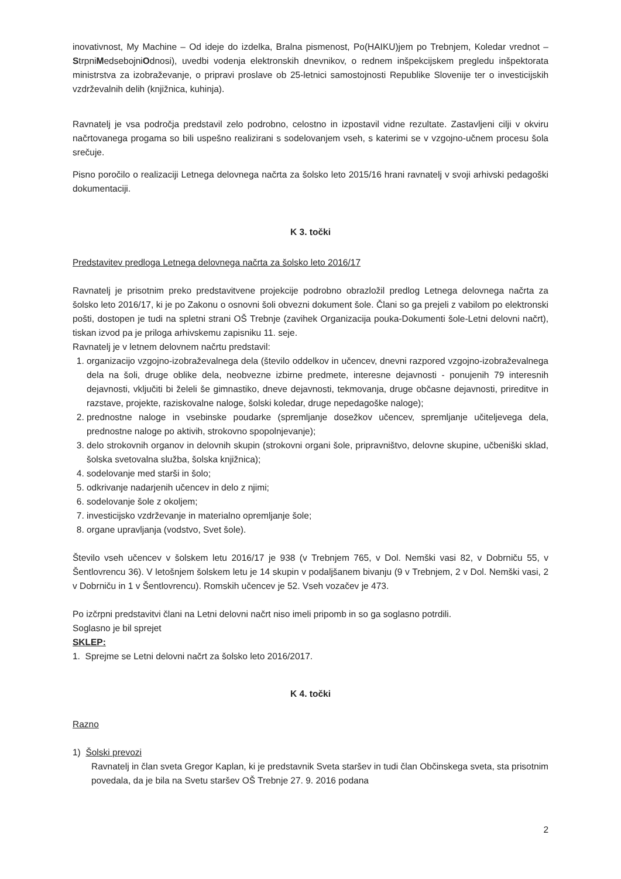inovativnost, My Machine – Od ideje do izdelka, Bralna pismenost, Po(HAIKU)jem po Trebnjem, Koledar vrednot – StrpniMedsebojniOdnosi), uvedbi vodenja elektronskih dnevnikov, o rednem inšpekcijskem pregledu inšpektorata ministrstva za izobraževanje, o pripravi proslave ob 25-letnici samostojnosti Republike Slovenije ter o investicijskih vzdrževalnih delih (knjižnica, kuhinja).
Ravnatelj je vsa področja predstavil zelo podrobno, celostno in izpostavil vidne rezultate. Zastavljeni cilji v okviru načrtovanega progama so bili uspešno realizirani s sodelovanjem vseh, s katerimi se v vzgojno-učnem procesu šola srečuje.
Pisno poročilo o realizaciji Letnega delovnega načrta za šolsko leto 2015/16 hrani ravnatelj v svoji arhivski pedagoški dokumentaciji.
K 3. točki
Predstavitev predloga Letnega delovnega načrta za šolsko leto 2016/17
Ravnatelj je prisotnim preko predstavitvene projekcije podrobno obrazložil predlog Letnega delovnega načrta za šolsko leto 2016/17, ki je po Zakonu o osnovni šoli obvezni dokument šole. Člani so ga prejeli z vabilom po elektronski pošti, dostopen je tudi na spletni strani OŠ Trebnje (zavihek Organizacija pouka-Dokumenti šole-Letni delovni načrt), tiskan izvod pa je priloga arhivskemu zapisniku 11. seje.
Ravnatelj je v letnem delovnem načrtu predstavil:
1. organizacijo vzgojno-izobraževalnega dela (število oddelkov in učencev, dnevni razpored vzgojno-izobraževalnega dela na šoli, druge oblike dela, neobvezne izbirne predmete, interesne dejavnosti - ponujenih 79 interesnih dejavnosti, vključiti bi želeli še gimnastiko, dneve dejavnosti, tekmovanja, druge občasne dejavnosti, prireditve in razstave, projekte, raziskovalne naloge, šolski koledar, druge nepedagoške naloge);
2. prednostne naloge in vsebinske poudarke (spremljanje dosežkov učencev, spremljanje učiteljevega dela, prednostne naloge po aktivih, strokovno spopolnjevanje);
3. delo strokovnih organov in delovnih skupin (strokovni organi šole, pripravništvo, delovne skupine, učbeniški sklad, šolska svetovalna služba, šolska knjižnica);
4. sodelovanje med starši in šolo;
5. odkrivanje nadarjenih učencev in delo z njimi;
6. sodelovanje šole z okoljem;
7. investicijsko vzdrževanje in materialno opremljanje šole;
8. organe upravljanja (vodstvo, Svet šole).
Število vseh učencev v šolskem letu 2016/17 je 938 (v Trebnjem 765, v Dol. Nemški vasi 82, v Dobrniču 55, v Šentlovrencu 36). V letošnjem šolskem letu je 14 skupin v podaljšanem bivanju (9 v Trebnjem, 2 v Dol. Nemški vasi, 2 v Dobrniču in 1 v Šentlovrencu). Romskih učencev je 52. Vseh vozačev je 473.
Po izčrpni predstavitvi člani na Letni delovni načrt niso imeli pripomb in so ga soglasno potrdili.
Soglasno je bil sprejet
SKLEP:
1. Sprejme se Letni delovni načrt za šolsko leto 2016/2017.
K 4. točki
Razno
1) Šolski prevozi
Ravnatelj in član sveta Gregor Kaplan, ki je predstavnik Sveta staršev in tudi član Občinskega sveta, sta prisotnim povedala, da je bila na Svetu staršev OŠ Trebnje 27. 9. 2016 podana
2